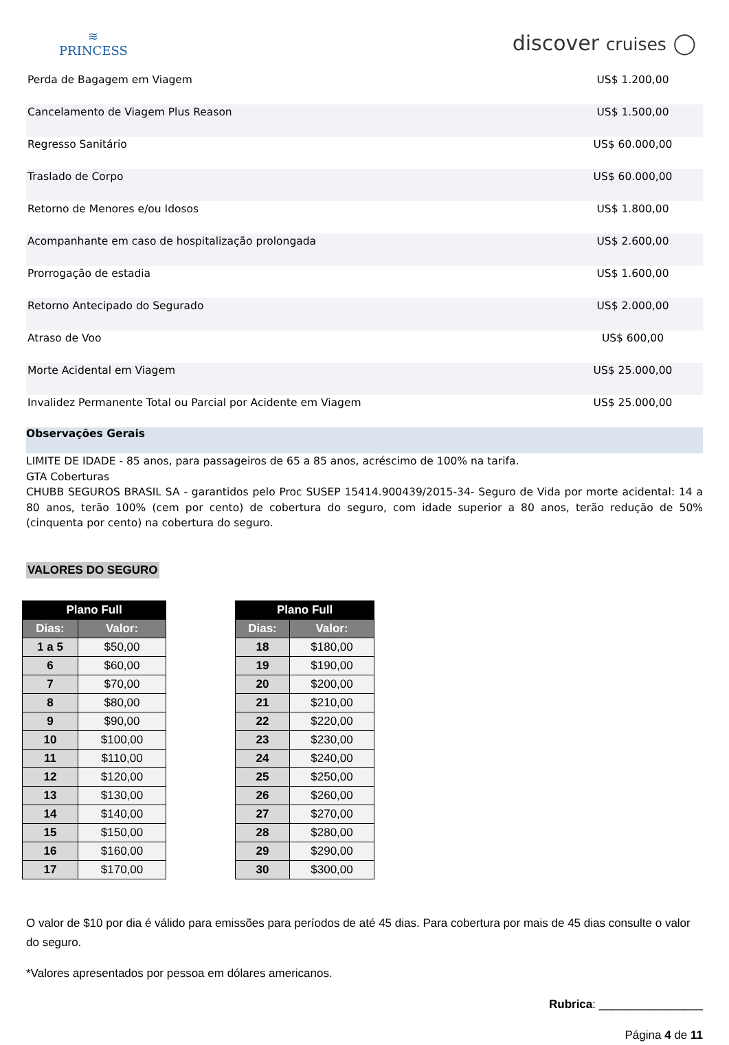≋
PRINCESS
discover cruises ◯
| Perda de Bagagem em Viagem | US$ 1.200,00 |
| Cancelamento de Viagem Plus Reason | US$ 1.500,00 |
| Regresso Sanitário | US$ 60.000,00 |
| Traslado de Corpo | US$ 60.000,00 |
| Retorno de Menores e/ou Idosos | US$ 1.800,00 |
| Acompanhante em caso de hospitalização prolongada | US$ 2.600,00 |
| Prorrogação de estadia | US$ 1.600,00 |
| Retorno Antecipado do Segurado | US$ 2.000,00 |
| Atraso de Voo | US$ 600,00 |
| Morte Acidental em Viagem | US$ 25.000,00 |
| Invalidez Permanente Total ou Parcial por Acidente em Viagem | US$ 25.000,00 |
Observações Gerais
LIMITE DE IDADE - 85 anos, para passageiros de 65 a 85 anos, acréscimo de 100% na tarifa.
GTA Coberturas
CHUBB SEGUROS BRASIL SA - garantidos pelo Proc SUSEP 15414.900439/2015-34- Seguro de Vida por morte acidental: 14 a 80 anos, terão 100% (cem por cento) de cobertura do seguro, com idade superior a 80 anos, terão redução de 50% (cinquenta por cento) na cobertura do seguro.
VALORES DO SEGURO
| Plano Full | |
| --- | --- |
| Dias: | Valor: |
| 1 a 5 | $50,00 |
| 6 | $60,00 |
| 7 | $70,00 |
| 8 | $80,00 |
| 9 | $90,00 |
| 10 | $100,00 |
| 11 | $110,00 |
| 12 | $120,00 |
| 13 | $130,00 |
| 14 | $140,00 |
| 15 | $150,00 |
| 16 | $160,00 |
| 17 | $170,00 |
| Plano Full | |
| --- | --- |
| Dias: | Valor: |
| 18 | $180,00 |
| 19 | $190,00 |
| 20 | $200,00 |
| 21 | $210,00 |
| 22 | $220,00 |
| 23 | $230,00 |
| 24 | $240,00 |
| 25 | $250,00 |
| 26 | $260,00 |
| 27 | $270,00 |
| 28 | $280,00 |
| 29 | $290,00 |
| 30 | $300,00 |
O valor de $10 por dia é válido para emissões para períodos de até 45 dias. Para cobertura por mais de 45 dias consulte o valor do seguro.
*Valores apresentados por pessoa em dólares americanos.
Rubrica: ________________
Página 4 de 11